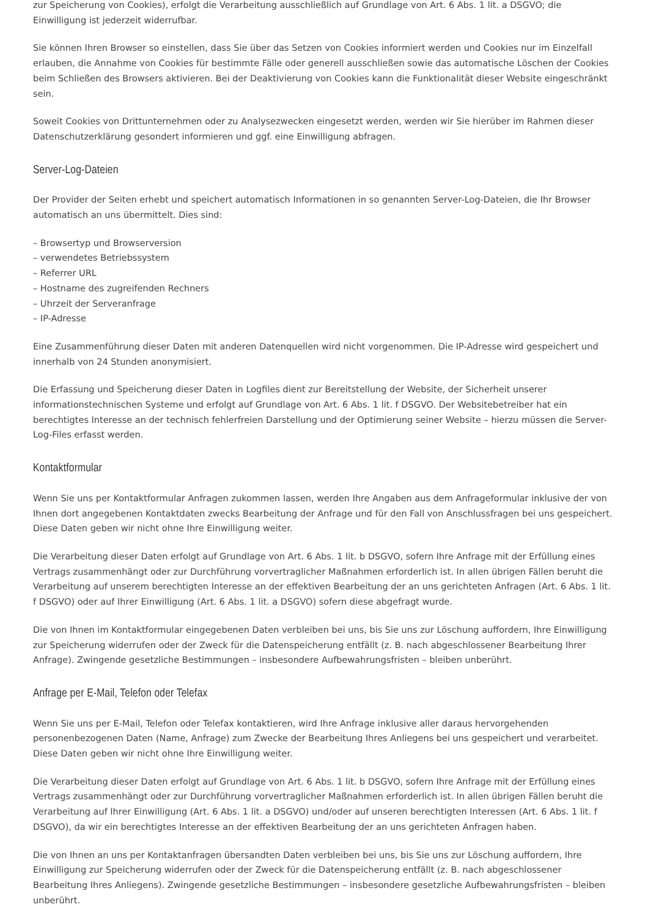zur Speicherung von Cookies), erfolgt die Verarbeitung ausschließlich auf Grundlage von Art. 6 Abs. 1 lit. a DSGVO; die Einwilligung ist jederzeit widerrufbar.
Sie können Ihren Browser so einstellen, dass Sie über das Setzen von Cookies informiert werden und Cookies nur im Einzelfall erlauben, die Annahme von Cookies für bestimmte Fälle oder generell ausschließen sowie das automatische Löschen der Cookies beim Schließen des Browsers aktivieren. Bei der Deaktivierung von Cookies kann die Funktionalität dieser Website eingeschränkt sein.
Soweit Cookies von Drittunternehmen oder zu Analysezwecken eingesetzt werden, werden wir Sie hierüber im Rahmen dieser Datenschutzerklärung gesondert informieren und ggf. eine Einwilligung abfragen.
Server-Log-Dateien
Der Provider der Seiten erhebt und speichert automatisch Informationen in so genannten Server-Log-Dateien, die Ihr Browser automatisch an uns übermittelt. Dies sind:
– Browsertyp und Browserversion
– verwendetes Betriebssystem
– Referrer URL
– Hostname des zugreifenden Rechners
– Uhrzeit der Serveranfrage
– IP-Adresse
Eine Zusammenführung dieser Daten mit anderen Datenquellen wird nicht vorgenommen. Die IP-Adresse wird gespeichert und innerhalb von 24 Stunden anonymisiert.
Die Erfassung und Speicherung dieser Daten in Logfiles dient zur Bereitstellung der Website, der Sicherheit unserer informationstechnischen Systeme und erfolgt auf Grundlage von Art. 6 Abs. 1 lit. f DSGVO. Der Websitebetreiber hat ein berechtigtes Interesse an der technisch fehlerfreien Darstellung und der Optimierung seiner Website – hierzu müssen die Server-Log-Files erfasst werden.
Kontaktformular
Wenn Sie uns per Kontaktformular Anfragen zukommen lassen, werden Ihre Angaben aus dem Anfrageformular inklusive der von Ihnen dort angegebenen Kontaktdaten zwecks Bearbeitung der Anfrage und für den Fall von Anschlussfragen bei uns gespeichert. Diese Daten geben wir nicht ohne Ihre Einwilligung weiter.
Die Verarbeitung dieser Daten erfolgt auf Grundlage von Art. 6 Abs. 1 lit. b DSGVO, sofern Ihre Anfrage mit der Erfüllung eines Vertrags zusammenhängt oder zur Durchführung vorvertraglicher Maßnahmen erforderlich ist. In allen übrigen Fällen beruht die Verarbeitung auf unserem berechtigten Interesse an der effektiven Bearbeitung der an uns gerichteten Anfragen (Art. 6 Abs. 1 lit. f DSGVO) oder auf Ihrer Einwilligung (Art. 6 Abs. 1 lit. a DSGVO) sofern diese abgefragt wurde.
Die von Ihnen im Kontaktformular eingegebenen Daten verbleiben bei uns, bis Sie uns zur Löschung auffordern, Ihre Einwilligung zur Speicherung widerrufen oder der Zweck für die Datenspeicherung entfällt (z. B. nach abgeschlossener Bearbeitung Ihrer Anfrage). Zwingende gesetzliche Bestimmungen – insbesondere Aufbewahrungsfristen – bleiben unberührt.
Anfrage per E-Mail, Telefon oder Telefax
Wenn Sie uns per E-Mail, Telefon oder Telefax kontaktieren, wird Ihre Anfrage inklusive aller daraus hervorgehenden personenbezogenen Daten (Name, Anfrage) zum Zwecke der Bearbeitung Ihres Anliegens bei uns gespeichert und verarbeitet. Diese Daten geben wir nicht ohne Ihre Einwilligung weiter.
Die Verarbeitung dieser Daten erfolgt auf Grundlage von Art. 6 Abs. 1 lit. b DSGVO, sofern Ihre Anfrage mit der Erfüllung eines Vertrags zusammenhängt oder zur Durchführung vorvertraglicher Maßnahmen erforderlich ist. In allen übrigen Fällen beruht die Verarbeitung auf Ihrer Einwilligung (Art. 6 Abs. 1 lit. a DSGVO) und/oder auf unseren berechtigten Interessen (Art. 6 Abs. 1 lit. f DSGVO), da wir ein berechtigtes Interesse an der effektiven Bearbeitung der an uns gerichteten Anfragen haben.
Die von Ihnen an uns per Kontaktanfragen übersandten Daten verbleiben bei uns, bis Sie uns zur Löschung auffordern, Ihre Einwilligung zur Speicherung widerrufen oder der Zweck für die Datenspeicherung entfällt (z. B. nach abgeschlossener Bearbeitung Ihres Anliegens). Zwingende gesetzliche Bestimmungen – insbesondere gesetzliche Aufbewahrungsfristen – bleiben unberührt.